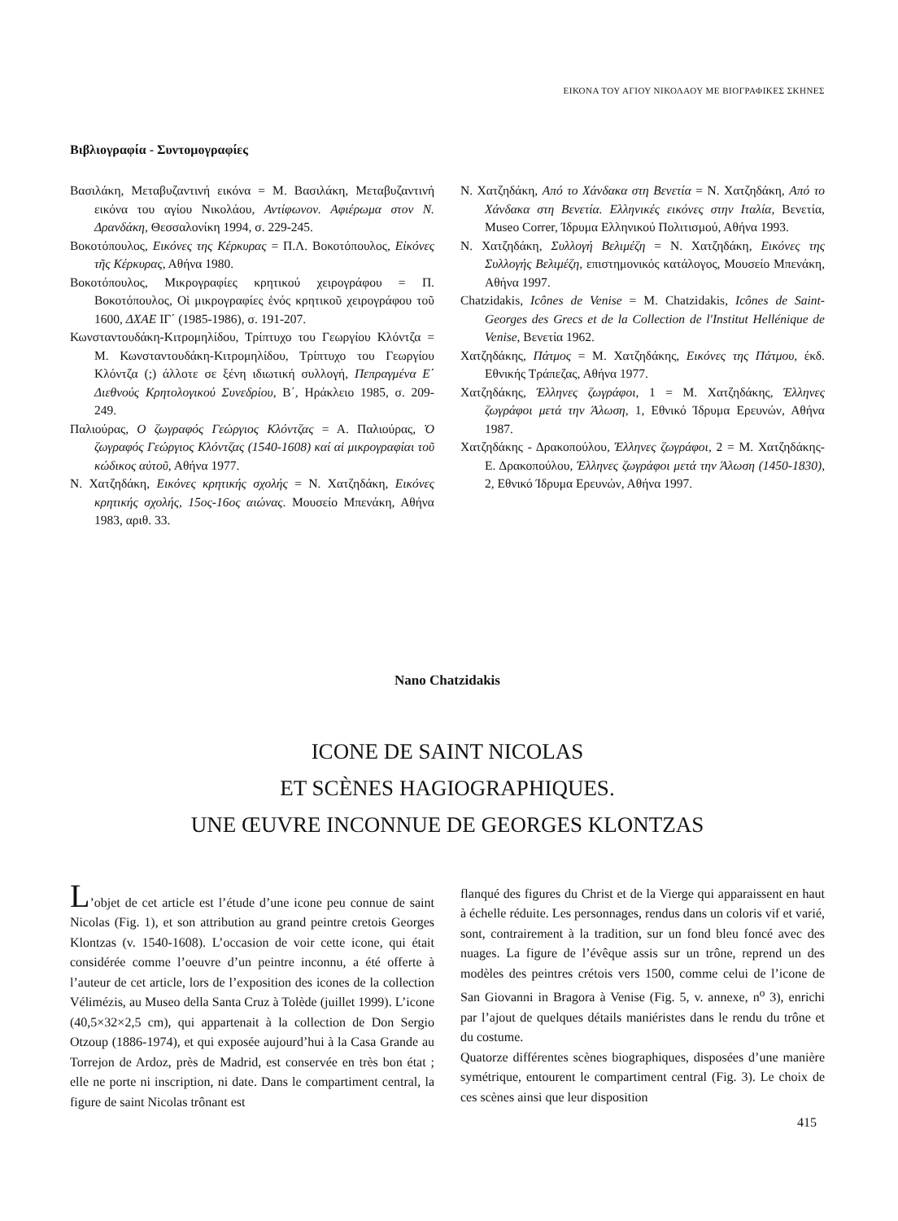ΕΙΚΟΝΑ ΤΟΥ ΑΓΙΟΥ ΝΙΚΟΛΑΟΥ ΜΕ ΒΙΟΓΡΑΦΙΚΕΣ ΣΚΗΝΕΣ
Βιβλιογραφία - Συντομογραφίες
Βασιλάκη, Μεταβυζαντινή εικόνα = Μ. Βασιλάκη, Μεταβυζαντινή εικόνα του αγίου Νικολάου, Αντίφωνον. Αφιέρωμα στον Ν. Δρανδάκη, Θεσσαλονίκη 1994, σ. 229-245.
Βοκοτόπουλος, Εικόνες της Κέρκυρας = Π.Λ. Βοκοτόπουλος, Εἰκόνες τῆς Κέρκυρας, Αθήνα 1980.
Βοκοτόπουλος, Μικρογραφίες κρητικού χειρογράφου = Π. Βοκοτόπουλος, Οἱ μικρογραφίες ἑνός κρητικοῦ χειρογράφου τοῦ 1600, ΔΧΑΕ ΙΓ΄ (1985-1986), σ. 191-207.
Κωνσταντουδάκη-Κιτρομηλίδου, Τρίπτυχο του Γεωργίου Κλόντζα = Μ. Κωνσταντουδάκη-Κιτρομηλίδου, Τρίπτυχο του Γεωργίου Κλόντζα (;) άλλοτε σε ξένη ιδιωτική συλλογή, Πεπραγμένα Ε΄ Διεθνούς Κρητολογικού Συνεδρίου, Β΄, Ηράκλειο 1985, σ. 209-249.
Παλιούρας, Ο ζωγραφός Γεώργιος Κλόντζας = Α. Παλιούρας, Ὁ ζωγραφός Γεώργιος Κλόντζας (1540-1608) καί αἱ μικρογραφίαι τοῦ κώδικος αὐτοῦ, Αθήνα 1977.
Ν. Χατζηδάκη, Εικόνες κρητικής σχολής = Ν. Χατζηδάκη, Εικόνες κρητικής σχολής, 15ος-16ος αιώνας. Μουσείο Μπενάκη, Αθήνα 1983, αριθ. 33.
Ν. Χατζηδάκη, Από το Χάνδακα στη Βενετία = Ν. Χατζηδάκη, Από το Χάνδακα στη Βενετία. Ελληνικές εικόνες στην Ιταλία, Βενετία, Museo Correr, Ίδρυμα Ελληνικού Πολιτισμού, Αθήνα 1993.
Ν. Χατζηδάκη, Συλλογή Βελιμέζη = Ν. Χατζηδάκη, Εικόνες της Συλλογής Βελιμέζη, επιστημονικός κατάλογος, Μουσείο Μπενάκη, Αθήνα 1997.
Chatzidakis, Icônes de Venise = M. Chatzidakis, Icônes de Saint-Georges des Grecs et de la Collection de l'Institut Hellénique de Venise, Βενετία 1962.
Χατζηδάκης, Πάτμος = Μ. Χατζηδάκης, Εικόνες της Πάτμου, έκδ. Εθνικής Τράπεζας, Αθήνα 1977.
Χατζηδάκης, Έλληνες ζωγράφοι, 1 = Μ. Χατζηδάκης, Έλληνες ζωγράφοι μετά την Άλωση, 1, Εθνικό Ίδρυμα Ερευνών, Αθήνα 1987.
Χατζηδάκης - Δρακοπούλου, Έλληνες ζωγράφοι, 2 = Μ. Χατζηδάκης- Ε. Δρακοπούλου, Έλληνες ζωγράφοι μετά την Άλωση (1450-1830), 2, Εθνικό Ίδρυμα Ερευνών, Αθήνα 1997.
Nano Chatzidakis
ICONE DE SAINT NICOLAS
ET SCÈNES HAGIOGRAPHIQUES.
UNE ŒUVRE INCONNUE DE GEORGES KLONTZAS
L’objet de cet article est l’étude d’une icone peu connue de saint Nicolas (Fig. 1), et son attribution au grand peintre cretois Georges Klontzas (v. 1540-1608). L’occasion de voir cette icone, qui était considérée comme l’oeuvre d’un peintre inconnu, a été offerte à l’auteur de cet article, lors de l’exposition des icones de la collection Vélimézis, au Museo della Santa Cruz à Tolède (juillet 1999). L’icone (40,5×32×2,5 cm), qui appartenait à la collection de Don Sergio Otzoup (1886-1974), et qui exposée aujourd’hui à la Casa Grande au Torrejon de Ardoz, près de Madrid, est conservée en très bon état ; elle ne porte ni inscription, ni date. Dans le compartiment central, la figure de saint Nicolas trônant est
flanqué des figures du Christ et de la Vierge qui apparaissent en haut à échelle réduite. Les personnages, rendus dans un coloris vif et varié, sont, contrairement à la tradition, sur un fond bleu foncé avec des nuages. La figure de l’évêque assis sur un trône, reprend un des modèles des peintres crétois vers 1500, comme celui de l’icone de San Giovanni in Bragora à Venise (Fig. 5, v. annexe, n<sup>o</sup> 3), enrichi par l’ajout de quelques détails maniéristes dans le rendu du trône et du costume.
Quatorze différentes scènes biographiques, disposées d’une manière symétrique, entourent le compartiment central (Fig. 3). Le choix de ces scènes ainsi que leur disposition
415